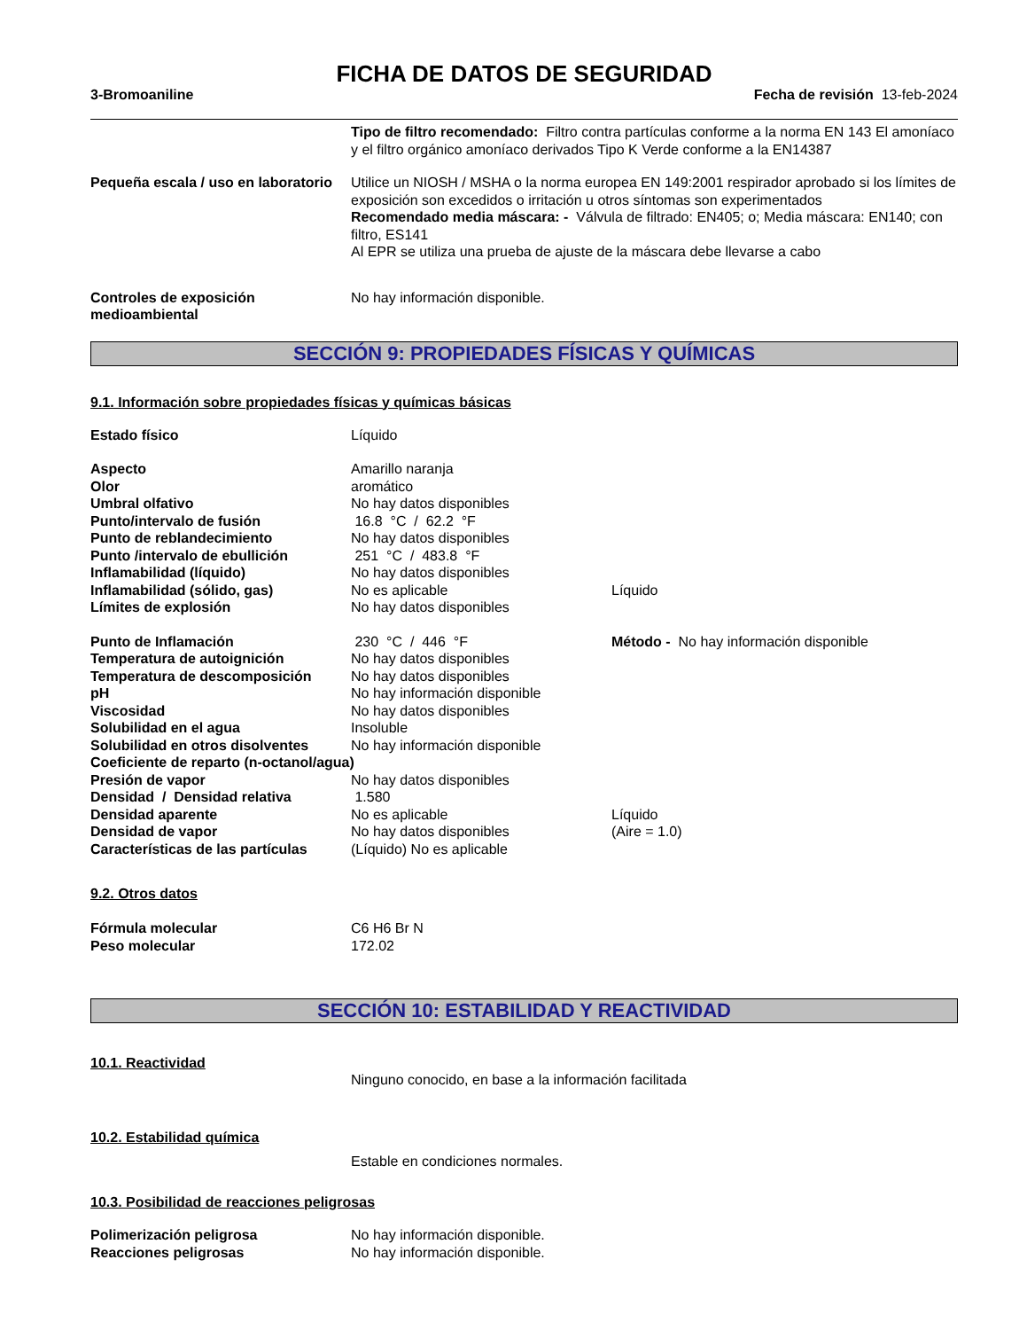FICHA DE DATOS DE SEGURIDAD
3-Bromoaniline Fecha de revisión 13-feb-2024
| | Tipo de filtro recomendado: Filtro contra partículas conforme a la norma EN 143 El amoníaco y el filtro orgánico amoníaco derivados Tipo K Verde conforme a la EN14387 |
| Pequeña escala / uso en laboratorio | Utilice un NIOSH / MSHA o la norma europea EN 149:2001 respirador aprobado si los límites de exposición son excedidos o irritación u otros síntomas son experimentados Recomendado media máscara: - Válvula de filtrado: EN405; o; Media máscara: EN140; con filtro, ES141 Al EPR se utiliza una prueba de ajuste de la máscara debe llevarse a cabo |
| Controles de exposición medioambiental | No hay información disponible. |
SECCIÓN 9: PROPIEDADES FÍSICAS Y QUÍMICAS
9.1. Información sobre propiedades físicas y químicas básicas
| Estado físico | Líquido | |
| Aspecto | Amarillo naranja | |
| Olor | aromático | |
| Umbral olfativo | No hay datos disponibles | |
| Punto/intervalo de fusión | 16.8 °C / 62.2 °F | |
| Punto de reblandecimiento | No hay datos disponibles | |
| Punto /intervalo de ebullición | 251 °C / 483.8 °F | |
| Inflamabilidad (líquido) | No hay datos disponibles | |
| Inflamabilidad (sólido, gas) | No es aplicable | Líquido |
| Límites de explosión | No hay datos disponibles | |
| Punto de Inflamación | 230 °C / 446 °F | Método - No hay información disponible |
| Temperatura de autoignición | No hay datos disponibles | |
| Temperatura de descomposición | No hay datos disponibles | |
| pH | No hay información disponible | |
| Viscosidad | No hay datos disponibles | |
| Solubilidad en el agua | Insoluble | |
| Solubilidad en otros disolventes | No hay información disponible | |
| Coeficiente de reparto (n-octanol/agua) | | |
| Presión de vapor | No hay datos disponibles | |
| Densidad / Densidad relativa | 1.580 | |
| Densidad aparente | No es aplicable | Líquido |
| Densidad de vapor | No hay datos disponibles | (Aire = 1.0) |
| Características de las partículas | (Líquido) No es aplicable | |
9.2. Otros datos
| Fórmula molecular | C6 H6 Br N |
| Peso molecular | 172.02 |
SECCIÓN 10: ESTABILIDAD Y REACTIVIDAD
10.1. Reactividad
| | Ninguno conocido, en base a la información facilitada |
10.2. Estabilidad química
| | Estable en condiciones normales. |
10.3. Posibilidad de reacciones peligrosas
| Polimerización peligrosa | No hay información disponible. |
| Reacciones peligrosas | No hay información disponible. |